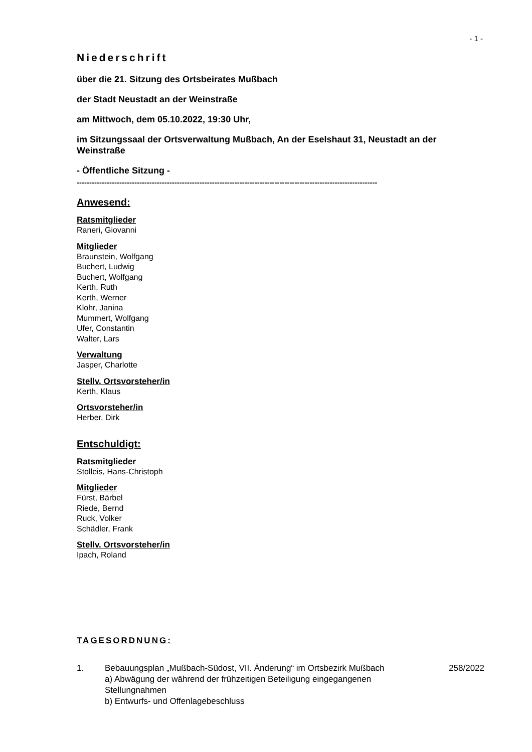- 1 -
Niederschrift
über die 21. Sitzung des Ortsbeirates Mußbach
der Stadt Neustadt an der Weinstraße
am Mittwoch, dem 05.10.2022, 19:30 Uhr,
im Sitzungssaal der Ortsverwaltung Mußbach, An der Eselshaut 31, Neustadt an der Weinstraße
- Öffentliche Sitzung -
------------------------------------------------------------------------------------------------------------------------
Anwesend:
Ratsmitglieder
Raneri, Giovanni
Mitglieder
Braunstein, Wolfgang
Buchert, Ludwig
Buchert, Wolfgang
Kerth, Ruth
Kerth, Werner
Klohr, Janina
Mummert, Wolfgang
Ufer, Constantin
Walter, Lars
Verwaltung
Jasper, Charlotte
Stellv. Ortsvorsteher/in
Kerth, Klaus
Ortsvorsteher/in
Herber, Dirk
Entschuldigt:
Ratsmitglieder
Stolleis, Hans-Christoph
Mitglieder
Fürst, Bärbel
Riede, Bernd
Ruck, Volker
Schädler, Frank
Stellv. Ortsvorsteher/in
Ipach, Roland
TAGESORDNUNG:
1. Bebauungsplan „Mußbach-Südost, VII. Änderung“ im Ortsbezirk Mußbach
a) Abwägung der während der frühzeitigen Beteiligung eingegangenen Stellungnahmen
b) Entwurfs- und Offenlagebeschluss
258/2022